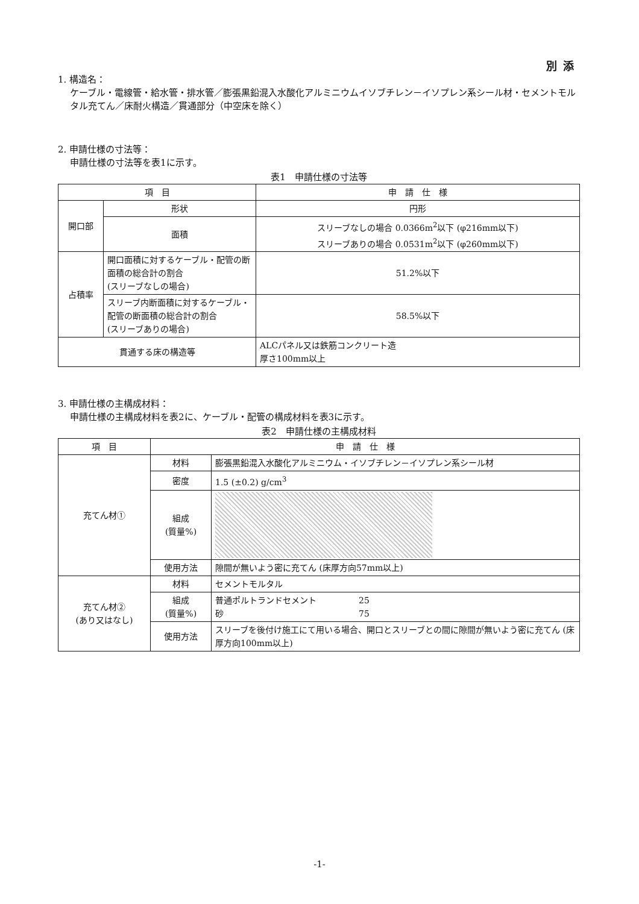別添
1. 構造名：
ケーブル・電線管・給水管・排水管／膨張黒鉛混入水酸化アルミニウムイソブチレン－イソプレン系シール材・セメントモルタル充てん／床耐火構造／貫通部分（中空床を除く）
2. 申請仕様の寸法等：
申請仕様の寸法等を表1に示す。
表1　申請仕様の寸法等
| 項 目 | | 申 請 仕 様 |
| --- | --- | --- |
| 開口部 | 形状 | 円形 |
| | 面積 | スリーブなしの場合 0.0366m<sup>2</sup>以下 (φ216mm以下) スリーブありの場合 0.0531m<sup>2</sup>以下 (φ260mm以下) |
| 占積率 | 開口面積に対するケーブル・配管の断面積の総合計の割合 (スリーブなしの場合) | 51.2%以下 |
| | スリーブ内断面積に対するケーブル・配管の断面積の総合計の割合 (スリーブありの場合) | 58.5%以下 |
| 貫通する床の構造等 | | ALCパネル又は鉄筋コンクリート造 厚さ100mm以上 |
3. 申請仕様の主構成材料：
申請仕様の主構成材料を表2に、ケーブル・配管の構成材料を表3に示す。
表2　申請仕様の主構成材料
| 項 目 | 申 請 仕 様 | |
| --- | --- | --- |
| 充てん材① | 材料 | 膨張黒鉛混入水酸化アルミニウム・イソブチレン－イソプレン系シール材 |
| | 密度 | 1.5 (±0.2) g/cm<sup>3</sup> |
| | 組成 (質量%) | |
| | 使用方法 | 隙間が無いよう密に充てん (床厚方向57mm以上) |
| 充てん材② (あり又はなし) | 材料 | セメントモルタル |
| | 組成 (質量%) | 普通ポルトランドセメント 25 砂 75 |
| | 使用方法 | スリーブを後付け施工にて用いる場合、開口とスリーブとの間に隙間が無いよう密に充てん (床厚方向100mm以上) |
-1-